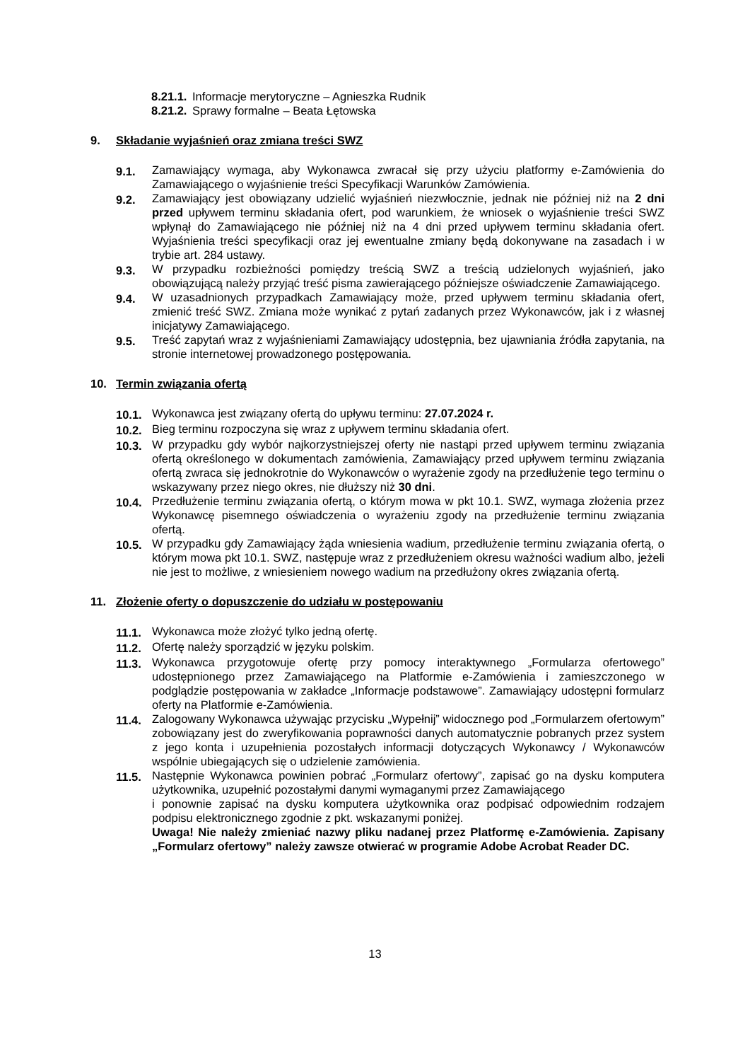8.21.1. Informacje merytoryczne – Agnieszka Rudnik
8.21.2. Sprawy formalne – Beata Łętowska
9. Składanie wyjaśnień oraz zmiana treści SWZ
9.1. Zamawiający wymaga, aby Wykonawca zwracał się przy użyciu platformy e-Zamówienia do Zamawiającego o wyjaśnienie treści Specyfikacji Warunków Zamówienia.
9.2. Zamawiający jest obowiązany udzielić wyjaśnień niezwłocznie, jednak nie później niż na 2 dni przed upływem terminu składania ofert, pod warunkiem, że wniosek o wyjaśnienie treści SWZ wpłynął do Zamawiającego nie później niż na 4 dni przed upływem terminu składania ofert. Wyjaśnienia treści specyfikacji oraz jej ewentualne zmiany będą dokonywane na zasadach i w trybie art. 284 ustawy.
9.3. W przypadku rozbieżności pomiędzy treścią SWZ a treścią udzielonych wyjaśnień, jako obowiązującą należy przyjąć treść pisma zawierającego późniejsze oświadczenie Zamawiającego.
9.4. W uzasadnionych przypadkach Zamawiający może, przed upływem terminu składania ofert, zmienić treść SWZ. Zmiana może wynikać z pytań zadanych przez Wykonawców, jak i z własnej inicjatywy Zamawiającego.
9.5. Treść zapytań wraz z wyjaśnieniami Zamawiający udostępnia, bez ujawniania źródła zapytania, na stronie internetowej prowadzonego postępowania.
10. Termin związania ofertą
10.1. Wykonawca jest związany ofertą do upływu terminu: 27.07.2024 r.
10.2. Bieg terminu rozpoczyna się wraz z upływem terminu składania ofert.
10.3. W przypadku gdy wybór najkorzystniejszej oferty nie nastąpi przed upływem terminu związania ofertą określonego w dokumentach zamówienia, Zamawiający przed upływem terminu związania ofertą zwraca się jednokrotnie do Wykonawców o wyrażenie zgody na przedłużenie tego terminu o wskazywany przez niego okres, nie dłuższy niż 30 dni.
10.4. Przedłużenie terminu związania ofertą, o którym mowa w pkt 10.1. SWZ, wymaga złożenia przez Wykonawcę pisemnego oświadczenia o wyrażeniu zgody na przedłużenie terminu związania ofertą.
10.5. W przypadku gdy Zamawiający żąda wniesienia wadium, przedłużenie terminu związania ofertą, o którym mowa pkt 10.1. SWZ, następuje wraz z przedłużeniem okresu ważności wadium albo, jeżeli nie jest to możliwe, z wniesieniem nowego wadium na przedłużony okres związania ofertą.
11. Złożenie oferty o dopuszczenie do udziału w postępowaniu
11.1. Wykonawca może złożyć tylko jedną ofertę.
11.2. Ofertę należy sporządzić w języku polskim.
11.3. Wykonawca przygotowuje ofertę przy pomocy interaktywnego „Formularza ofertowego” udostępnionego przez Zamawiającego na Platformie e-Zamówienia i zamieszczonego w podglądzie postępowania w zakładce „Informacje podstawowe”. Zamawiający udostępni formularz oferty na Platformie e-Zamówienia.
11.4. Zalogowany Wykonawca używając przycisku „Wypełnij” widocznego pod „Formularzem ofertowym” zobowiązany jest do zweryfikowania poprawności danych automatycznie pobranych przez system z jego konta i uzupełnienia pozostałych informacji dotyczących Wykonawcy / Wykonawców wspólnie ubiegających się o udzielenie zamówienia.
11.5. Następnie Wykonawca powinien pobrać „Formularz ofertowy”, zapisać go na dysku komputera użytkownika, uzupełnić pozostałymi danymi wymaganymi przez Zamawiającego
i ponownie zapisać na dysku komputera użytkownika oraz podpisać odpowiednim rodzajem podpisu elektronicznego zgodnie z pkt. wskazanymi poniżej.
Uwaga! Nie należy zmieniać nazwy pliku nadanej przez Platformę e-Zamówienia. Zapisany „Formularz ofertowy” należy zawsze otwierać w programie Adobe Acrobat Reader DC.
13